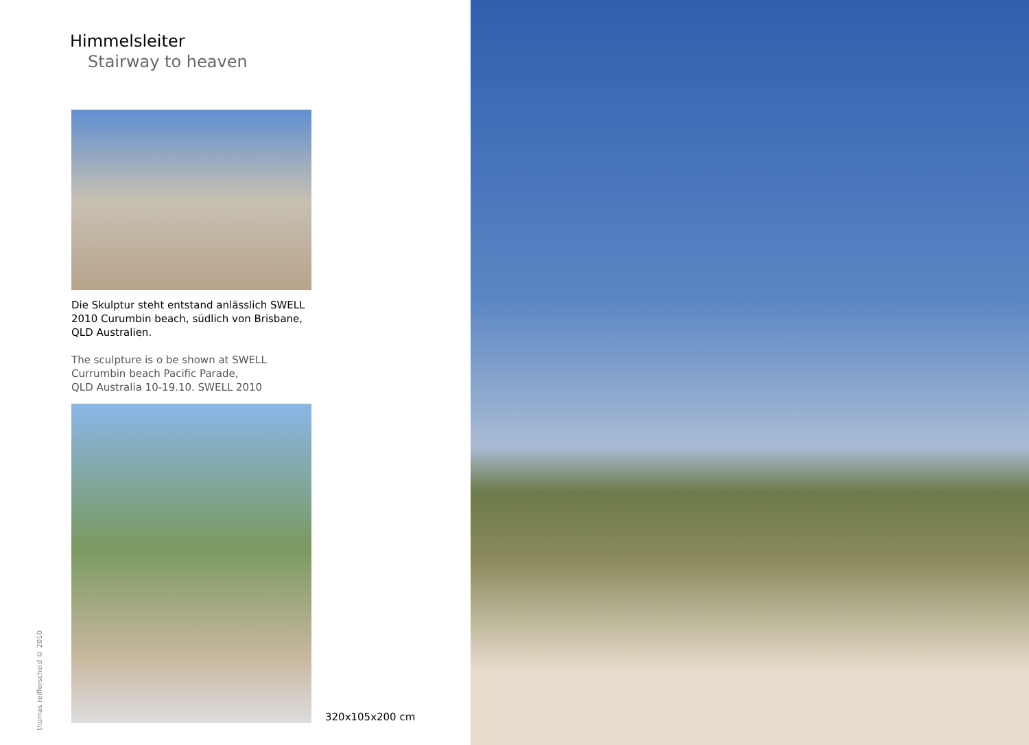Himmelsleiter
Stairway to heaven
Die Skulptur steht entstand anlässlich SWELL 2010 Curumbin beach, südlich von Brisbane, QLD Australien.
The sculpture is o be shown at SWELL Currumbin beach Pacific Parade,
QLD Australia 10-19.10. SWELL 2010
320x105x200 cm
thomas reifferscheid © 2010